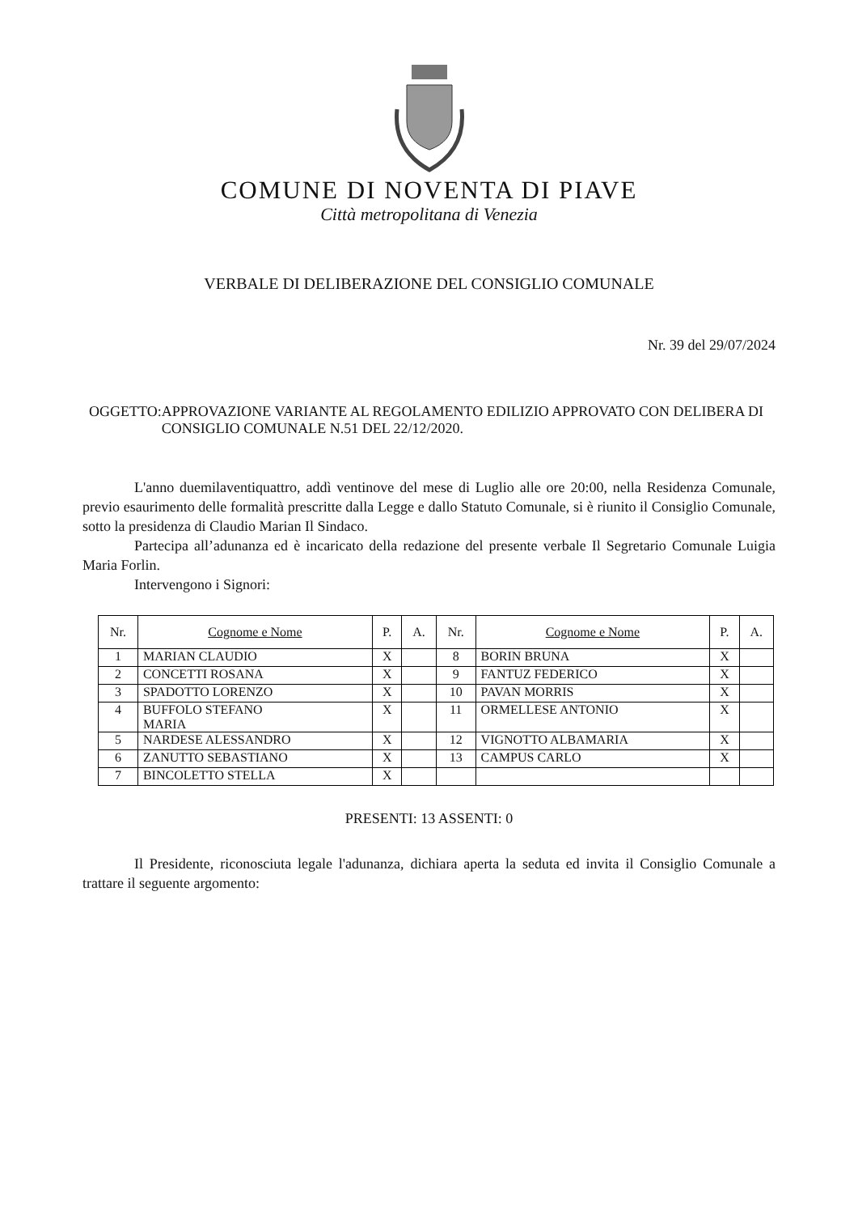COMUNE DI NOVENTA DI PIAVE
Città metropolitana di Venezia
VERBALE DI DELIBERAZIONE DEL CONSIGLIO COMUNALE
Nr. 39 del 29/07/2024
OGGETTO: APPROVAZIONE VARIANTE AL REGOLAMENTO EDILIZIO APPROVATO CON DELIBERA DI CONSIGLIO COMUNALE N.51 DEL 22/12/2020.
L'anno duemilaventiquattro, addì ventinove del mese di Luglio alle ore 20:00, nella Residenza Comunale, previo esaurimento delle formalità prescritte dalla Legge e dallo Statuto Comunale, si è riunito il Consiglio Comunale, sotto la presidenza di Claudio Marian Il Sindaco.
Partecipa all’adunanza ed è incaricato della redazione del presente verbale Il Segretario Comunale Luigia Maria Forlin.
Intervengono i Signori:
| Nr. | Cognome e Nome | P. | A. | Nr. | Cognome e Nome | P. | A. |
| --- | --- | --- | --- | --- | --- | --- | --- |
| 1 | MARIAN CLAUDIO | X | | 8 | BORIN BRUNA | X | |
| 2 | CONCETTI ROSANA | X | | 9 | FANTUZ FEDERICO | X | |
| 3 | SPADOTTO LORENZO | X | | 10 | PAVAN MORRIS | X | |
| 4 | BUFFOLO STEFANO MARIA | X | | 11 | ORMELLESE ANTONIO | X | |
| 5 | NARDESE ALESSANDRO | X | | 12 | VIGNOTTO ALBAMARIA | X | |
| 6 | ZANUTTO SEBASTIANO | X | | 13 | CAMPUS CARLO | X | |
| 7 | BINCOLETTO STELLA | X | | | | | |
PRESENTI: 13 ASSENTI: 0
Il Presidente, riconosciuta legale l'adunanza, dichiara aperta la seduta ed invita il Consiglio Comunale a trattare il seguente argomento: